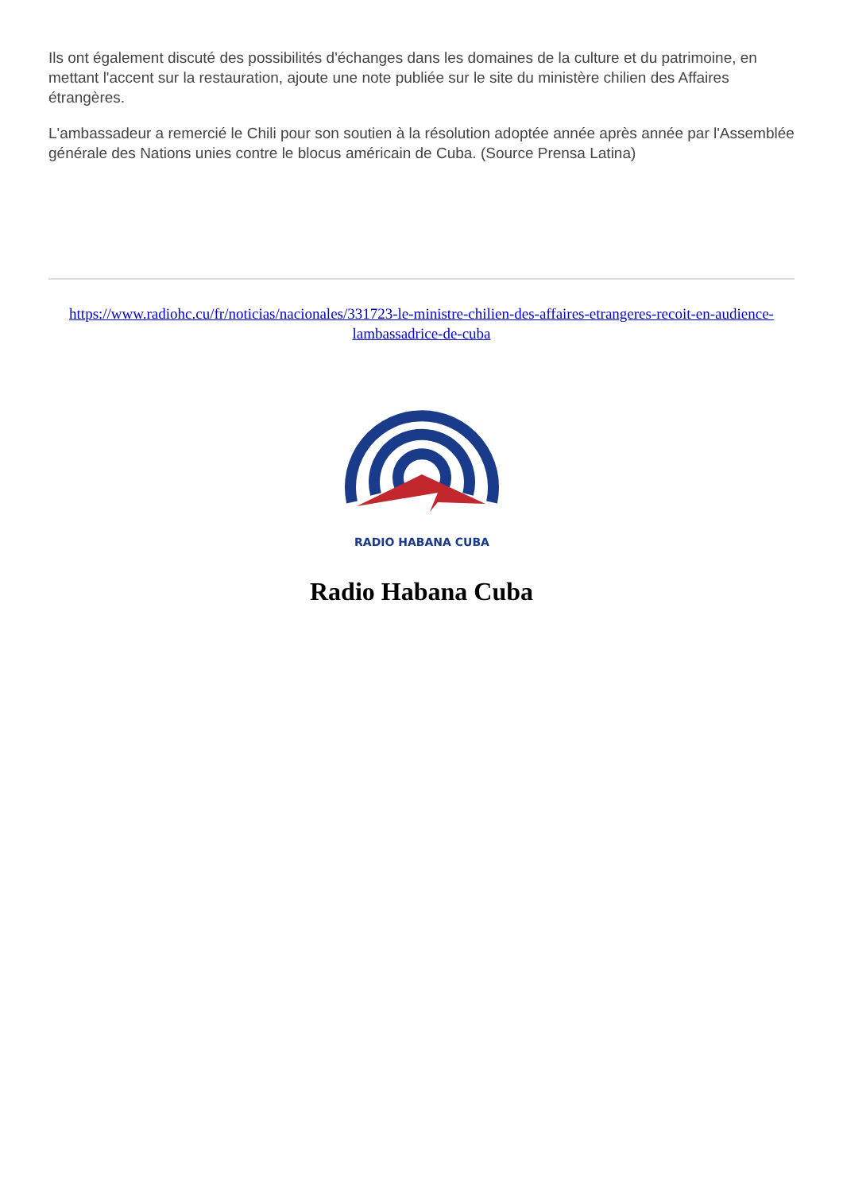Ils ont également discuté des possibilités d'échanges dans les domaines de la culture et du patrimoine, en mettant l'accent sur la restauration, ajoute une note publiée sur le site du ministère chilien des Affaires étrangères.
L'ambassadeur a remercié le Chili pour son soutien à la résolution adoptée année après année par l'Assemblée générale des Nations unies contre le blocus américain de Cuba. (Source Prensa Latina)
https://www.radiohc.cu/fr/noticias/nacionales/331723-le-ministre-chilien-des-affaires-etrangeres-recoit-en-audience-lambassadrice-de-cuba
RADIO HABANA CUBA
Radio Habana Cuba